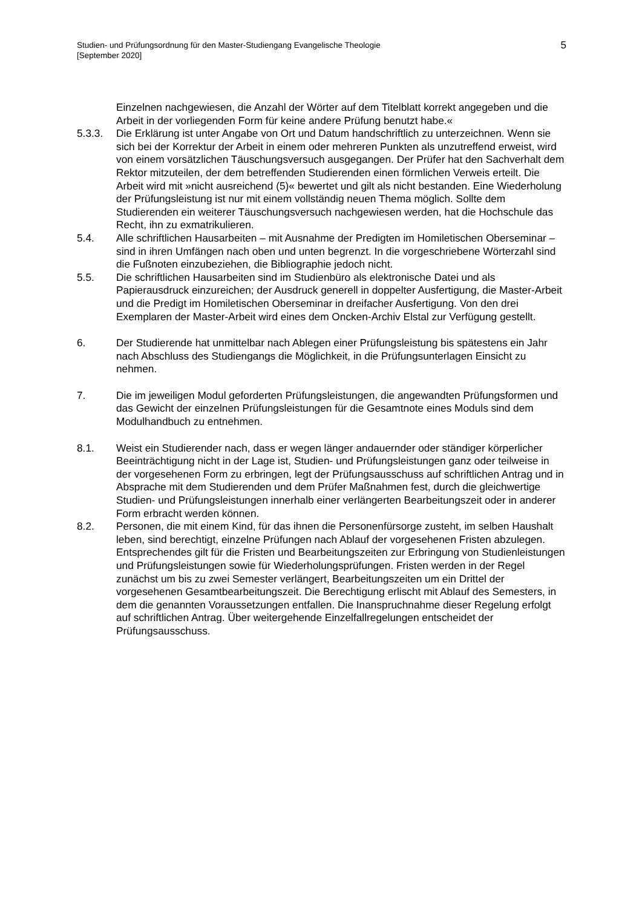Studien- und Prüfungsordnung für den Master-Studiengang Evangelische Theologie
[September 2020]
5
Einzelnen nachgewiesen, die Anzahl der Wörter auf dem Titelblatt korrekt angegeben und die Arbeit in der vorliegenden Form für keine andere Prüfung benutzt habe.«
5.3.3. Die Erklärung ist unter Angabe von Ort und Datum handschriftlich zu unterzeichnen. Wenn sie sich bei der Korrektur der Arbeit in einem oder mehreren Punkten als unzutreffend erweist, wird von einem vorsätzlichen Täuschungsversuch ausgegangen. Der Prüfer hat den Sachverhalt dem Rektor mitzuteilen, der dem betreffenden Studierenden einen förmlichen Verweis erteilt. Die Arbeit wird mit »nicht ausreichend (5)« bewertet und gilt als nicht bestanden. Eine Wiederholung der Prüfungsleistung ist nur mit einem vollständig neuen Thema möglich. Sollte dem Studierenden ein weiterer Täuschungsversuch nachgewiesen werden, hat die Hochschule das Recht, ihn zu exmatrikulieren.
5.4. Alle schriftlichen Hausarbeiten – mit Ausnahme der Predigten im Homiletischen Oberseminar – sind in ihren Umfängen nach oben und unten begrenzt. In die vorgeschriebene Wörterzahl sind die Fußnoten einzubeziehen, die Bibliographie jedoch nicht.
5.5. Die schriftlichen Hausarbeiten sind im Studienbüro als elektronische Datei und als Papierausdruck einzureichen; der Ausdruck generell in doppelter Ausfertigung, die Master-Arbeit und die Predigt im Homiletischen Oberseminar in dreifacher Ausfertigung. Von den drei Exemplaren der Master-Arbeit wird eines dem Oncken-Archiv Elstal zur Verfügung gestellt.
6. Der Studierende hat unmittelbar nach Ablegen einer Prüfungsleistung bis spätestens ein Jahr nach Abschluss des Studiengangs die Möglichkeit, in die Prüfungsunterlagen Einsicht zu nehmen.
7. Die im jeweiligen Modul geforderten Prüfungsleistungen, die angewandten Prüfungsformen und das Gewicht der einzelnen Prüfungsleistungen für die Gesamtnote eines Moduls sind dem Modulhandbuch zu entnehmen.
8.1. Weist ein Studierender nach, dass er wegen länger andauernder oder ständiger körperlicher Beeinträchtigung nicht in der Lage ist, Studien- und Prüfungsleistungen ganz oder teilweise in der vorgesehenen Form zu erbringen, legt der Prüfungsausschuss auf schriftlichen Antrag und in Absprache mit dem Studierenden und dem Prüfer Maßnahmen fest, durch die gleichwertige Studien- und Prüfungsleistungen innerhalb einer verlängerten Bearbeitungszeit oder in anderer Form erbracht werden können.
8.2. Personen, die mit einem Kind, für das ihnen die Personenfürsorge zusteht, im selben Haushalt leben, sind berechtigt, einzelne Prüfungen nach Ablauf der vorgesehenen Fristen abzulegen. Entsprechendes gilt für die Fristen und Bearbeitungszeiten zur Erbringung von Studienleistungen und Prüfungsleistungen sowie für Wiederholungsprüfungen. Fristen werden in der Regel zunächst um bis zu zwei Semester verlängert, Bearbeitungszeiten um ein Drittel der vorgesehenen Gesamtbearbeitungszeit. Die Berechtigung erlischt mit Ablauf des Semesters, in dem die genannten Voraussetzungen entfallen. Die Inanspruchnahme dieser Regelung erfolgt auf schriftlichen Antrag. Über weitergehende Einzelfallregelungen entscheidet der Prüfungsausschuss.